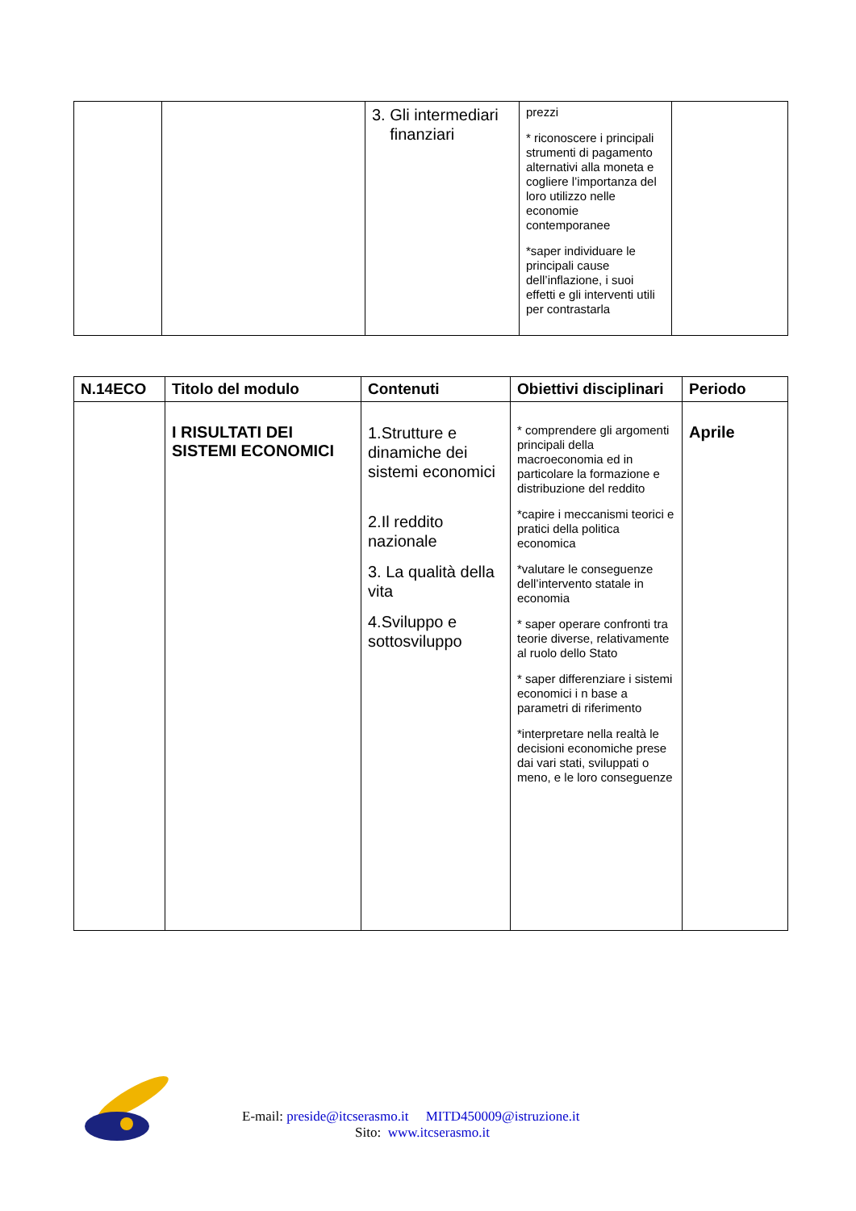| | | 3. Gli intermediari finanziari | prezzi * riconoscere i principali strumenti di pagamento alternativi alla moneta e cogliere l’importanza del loro utilizzo nelle economie contemporanee *saper individuare le principali cause dell’inflazione, i suoi effetti e gli interventi utili per contrastarla | |
| N.14ECO | Titolo del modulo | Contenuti | Obiettivi disciplinari | Periodo |
| --- | --- | --- | --- | --- |
| | I RISULTATI DEI SISTEMI ECONOMICI | 1.Strutture e dinamiche dei sistemi economici 2.Il reddito nazionale 3. La qualità della vita 4.Sviluppo e sottosviluppo | * comprendere gli argomenti principali della macroeconomia ed in particolare la formazione e distribuzione del reddito *capire i meccanismi teorici e pratici della politica economica *valutare le conseguenze dell’intervento statale in economia * saper operare confronti tra teorie diverse, relativamente al ruolo dello Stato * saper differenziare i sistemi economici i n base a parametri di riferimento *interpretare nella realtà le decisioni economiche prese dai vari stati, sviluppati o meno, e le loro conseguenze | Aprile |
E-mail: preside@itcserasmo.it MITD450009@istruzione.it
Sito: www.itcserasmo.it